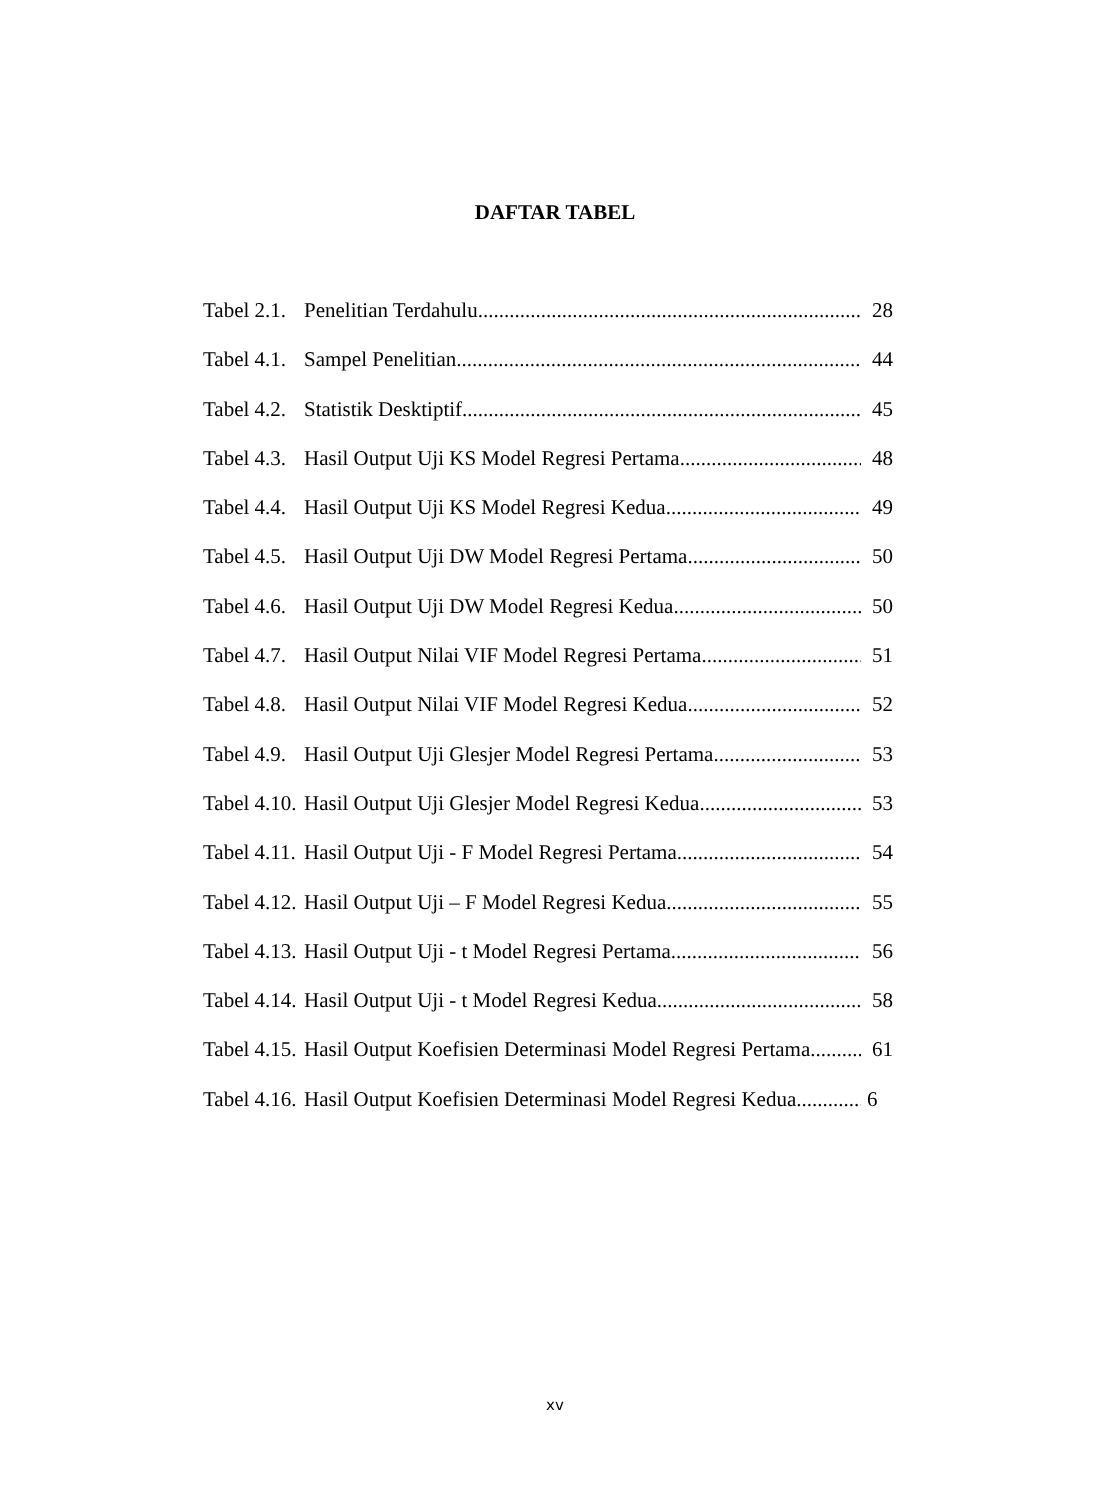DAFTAR TABEL
Tabel 2.1. Penelitian Terdahulu 28
Tabel 4.1. Sampel Penelitian 44
Tabel 4.2. Statistik Desktiptif 45
Tabel 4.3. Hasil Output Uji KS Model Regresi Pertama 48
Tabel 4.4. Hasil Output Uji KS Model Regresi Kedua 49
Tabel 4.5. Hasil Output Uji DW Model Regresi Pertama 50
Tabel 4.6. Hasil Output Uji DW Model Regresi Kedua 50
Tabel 4.7. Hasil Output Nilai VIF Model Regresi Pertama 51
Tabel 4.8. Hasil Output Nilai VIF Model Regresi Kedua 52
Tabel 4.9. Hasil Output Uji Glesjer Model Regresi Pertama 53
Tabel 4.10. Hasil Output Uji Glesjer Model Regresi Kedua 53
Tabel 4.11. Hasil Output Uji - F Model Regresi Pertama 54
Tabel 4.12. Hasil Output Uji – F Model Regresi Kedua 55
Tabel 4.13. Hasil Output Uji - t Model Regresi Pertama 56
Tabel 4.14. Hasil Output Uji - t Model Regresi Kedua 58
Tabel 4.15. Hasil Output Koefisien Determinasi Model Regresi Pertama 61
Tabel 4.16. Hasil Output Koefisien Determinasi Model Regresi Kedua 6
xv